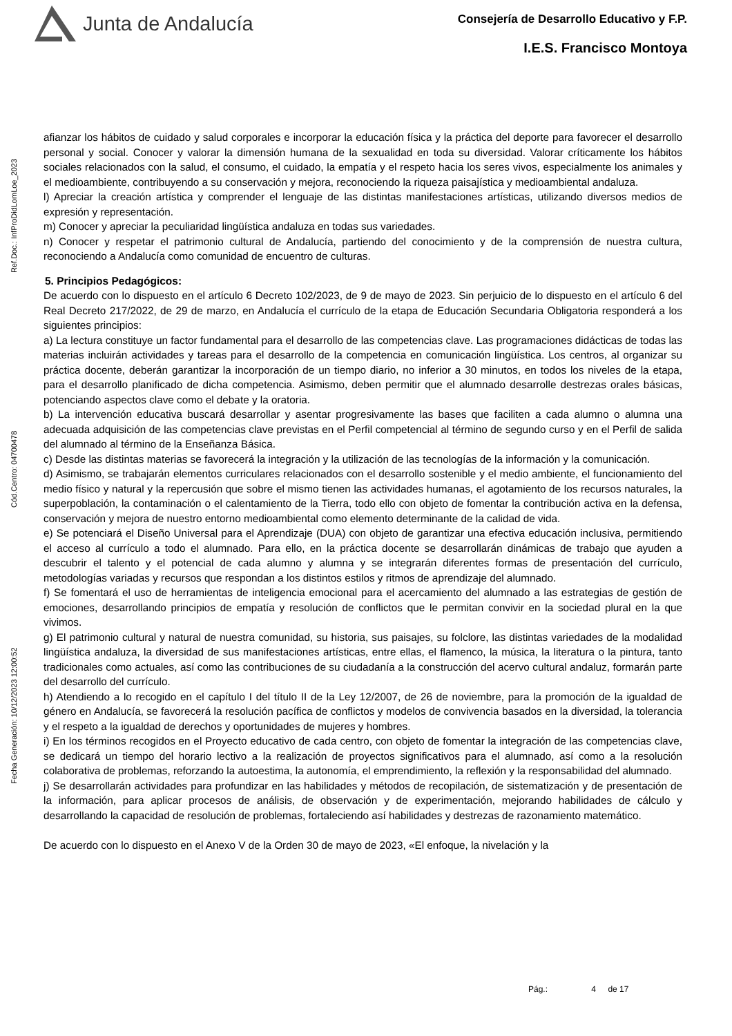Junta de Andalucía
Consejería de Desarrollo Educativo y F.P.
I.E.S. Francisco Montoya
Ref.Doc.: InfProDidLomLoe_2023
Cód.Centro: 04700478
Fecha Generación: 10/12/2023 12:00:52
afianzar los hábitos de cuidado y salud corporales e incorporar la educación física y la práctica del deporte para favorecer el desarrollo personal y social. Conocer y valorar la dimensión humana de la sexualidad en toda su diversidad. Valorar críticamente los hábitos sociales relacionados con la salud, el consumo, el cuidado, la empatía y el respeto hacia los seres vivos, especialmente los animales y el medioambiente, contribuyendo a su conservación y mejora, reconociendo la riqueza paisajística y medioambiental andaluza.
l) Apreciar la creación artística y comprender el lenguaje de las distintas manifestaciones artísticas, utilizando diversos medios de expresión y representación.
m) Conocer y apreciar la peculiaridad lingüística andaluza en todas sus variedades.
n) Conocer y respetar el patrimonio cultural de Andalucía, partiendo del conocimiento y de la comprensión de nuestra cultura, reconociendo a Andalucía como comunidad de encuentro de culturas.
5. Principios Pedagógicos:
De acuerdo con lo dispuesto en el artículo 6 Decreto 102/2023, de 9 de mayo de 2023. Sin perjuicio de lo dispuesto en el artículo 6 del Real Decreto 217/2022, de 29 de marzo, en Andalucía el currículo de la etapa de Educación Secundaria Obligatoria responderá a los siguientes principios:
a) La lectura constituye un factor fundamental para el desarrollo de las competencias clave. Las programaciones didácticas de todas las materias incluirán actividades y tareas para el desarrollo de la competencia en comunicación lingüística. Los centros, al organizar su práctica docente, deberán garantizar la incorporación de un tiempo diario, no inferior a 30 minutos, en todos los niveles de la etapa, para el desarrollo planificado de dicha competencia. Asimismo, deben permitir que el alumnado desarrolle destrezas orales básicas, potenciando aspectos clave como el debate y la oratoria.
b) La intervención educativa buscará desarrollar y asentar progresivamente las bases que faciliten a cada alumno o alumna una adecuada adquisición de las competencias clave previstas en el Perfil competencial al término de segundo curso y en el Perfil de salida del alumnado al término de la Enseñanza Básica.
c) Desde las distintas materias se favorecerá la integración y la utilización de las tecnologías de la información y la comunicación.
d) Asimismo, se trabajarán elementos curriculares relacionados con el desarrollo sostenible y el medio ambiente, el funcionamiento del medio físico y natural y la repercusión que sobre el mismo tienen las actividades humanas, el agotamiento de los recursos naturales, la superpoblación, la contaminación o el calentamiento de la Tierra, todo ello con objeto de fomentar la contribución activa en la defensa, conservación y mejora de nuestro entorno medioambiental como elemento determinante de la calidad de vida.
e) Se potenciará el Diseño Universal para el Aprendizaje (DUA) con objeto de garantizar una efectiva educación inclusiva, permitiendo el acceso al currículo a todo el alumnado. Para ello, en la práctica docente se desarrollarán dinámicas de trabajo que ayuden a descubrir el talento y el potencial de cada alumno y alumna y se integrarán diferentes formas de presentación del currículo, metodologías variadas y recursos que respondan a los distintos estilos y ritmos de aprendizaje del alumnado.
f) Se fomentará el uso de herramientas de inteligencia emocional para el acercamiento del alumnado a las estrategias de gestión de emociones, desarrollando principios de empatía y resolución de conflictos que le permitan convivir en la sociedad plural en la que vivimos.
g) El patrimonio cultural y natural de nuestra comunidad, su historia, sus paisajes, su folclore, las distintas variedades de la modalidad lingüística andaluza, la diversidad de sus manifestaciones artísticas, entre ellas, el flamenco, la música, la literatura o la pintura, tanto tradicionales como actuales, así como las contribuciones de su ciudadanía a la construcción del acervo cultural andaluz, formarán parte del desarrollo del currículo.
h) Atendiendo a lo recogido en el capítulo I del título II de la Ley 12/2007, de 26 de noviembre, para la promoción de la igualdad de género en Andalucía, se favorecerá la resolución pacífica de conflictos y modelos de convivencia basados en la diversidad, la tolerancia y el respeto a la igualdad de derechos y oportunidades de mujeres y hombres.
i) En los términos recogidos en el Proyecto educativo de cada centro, con objeto de fomentar la integración de las competencias clave, se dedicará un tiempo del horario lectivo a la realización de proyectos significativos para el alumnado, así como a la resolución colaborativa de problemas, reforzando la autoestima, la autonomía, el emprendimiento, la reflexión y la responsabilidad del alumnado.
j) Se desarrollarán actividades para profundizar en las habilidades y métodos de recopilación, de sistematización y de presentación de la información, para aplicar procesos de análisis, de observación y de experimentación, mejorando habilidades de cálculo y desarrollando la capacidad de resolución de problemas, fortaleciendo así habilidades y destrezas de razonamiento matemático.
De acuerdo con lo dispuesto en el Anexo V de la Orden 30 de mayo de 2023, «El enfoque, la nivelación y la
Pág.: 4 de 17